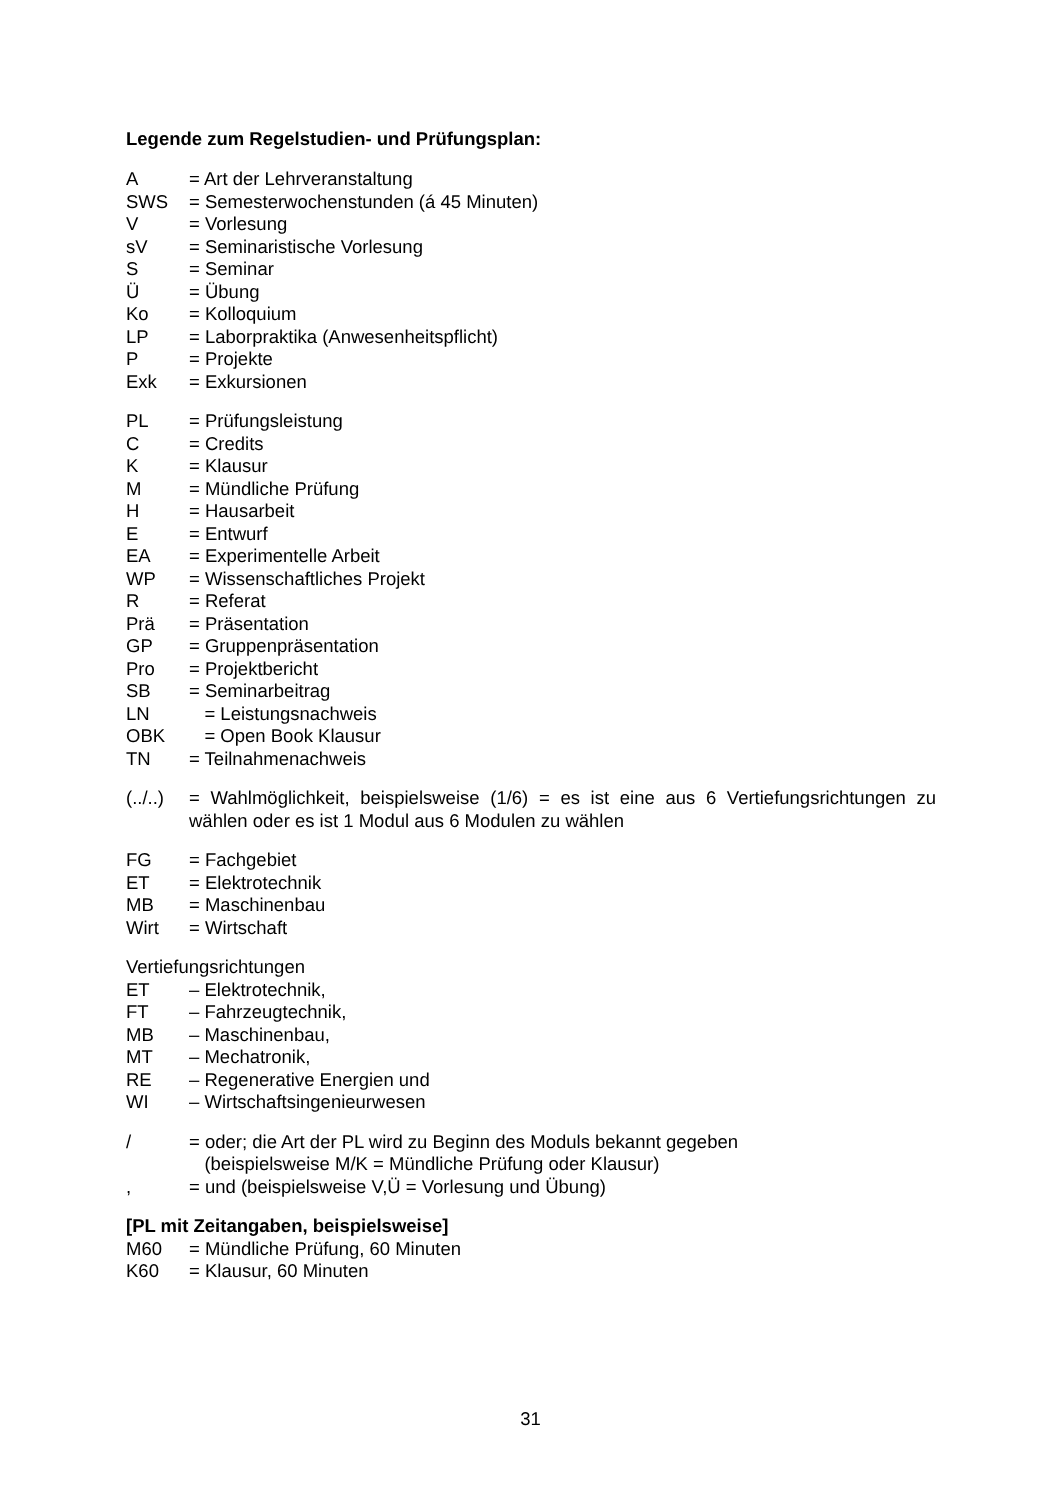Legende zum Regelstudien- und Prüfungsplan:
A = Art der Lehrveranstaltung
SWS = Semesterwochenstunden (á 45 Minuten)
V = Vorlesung
sV = Seminaristische Vorlesung
S = Seminar
Ü = Übung
Ko = Kolloquium
LP = Laborpraktika (Anwesenheitspflicht)
P = Projekte
Exk = Exkursionen
PL = Prüfungsleistung
C = Credits
K = Klausur
M = Mündliche Prüfung
H = Hausarbeit
E = Entwurf
EA = Experimentelle Arbeit
WP = Wissenschaftliches Projekt
R = Referat
Prä = Präsentation
GP = Gruppenpräsentation
Pro = Projektbericht
SB = Seminarbeitrag
LN = Leistungsnachweis
OBK = Open Book Klausur
TN = Teilnahmenachweis
(../..) = Wahlmöglichkeit, beispielsweise (1/6) = es ist eine aus 6 Vertiefungsrichtungen zu wählen oder es ist 1 Modul aus 6 Modulen zu wählen
FG = Fachgebiet
ET = Elektrotechnik
MB = Maschinenbau
Wirt = Wirtschaft
Vertiefungsrichtungen
ET – Elektrotechnik,
FT – Fahrzeugtechnik,
MB – Maschinenbau,
MT – Mechatronik,
RE – Regenerative Energien und
WI – Wirtschaftsingenieurwesen
/ = oder; die Art der PL wird zu Beginn des Moduls bekannt gegeben
(beispielsweise M/K = Mündliche Prüfung oder Klausur)
, = und (beispielsweise V,Ü = Vorlesung und Übung)
[PL mit Zeitangaben, beispielsweise]
M60 = Mündliche Prüfung, 60 Minuten
K60 = Klausur, 60 Minuten
31